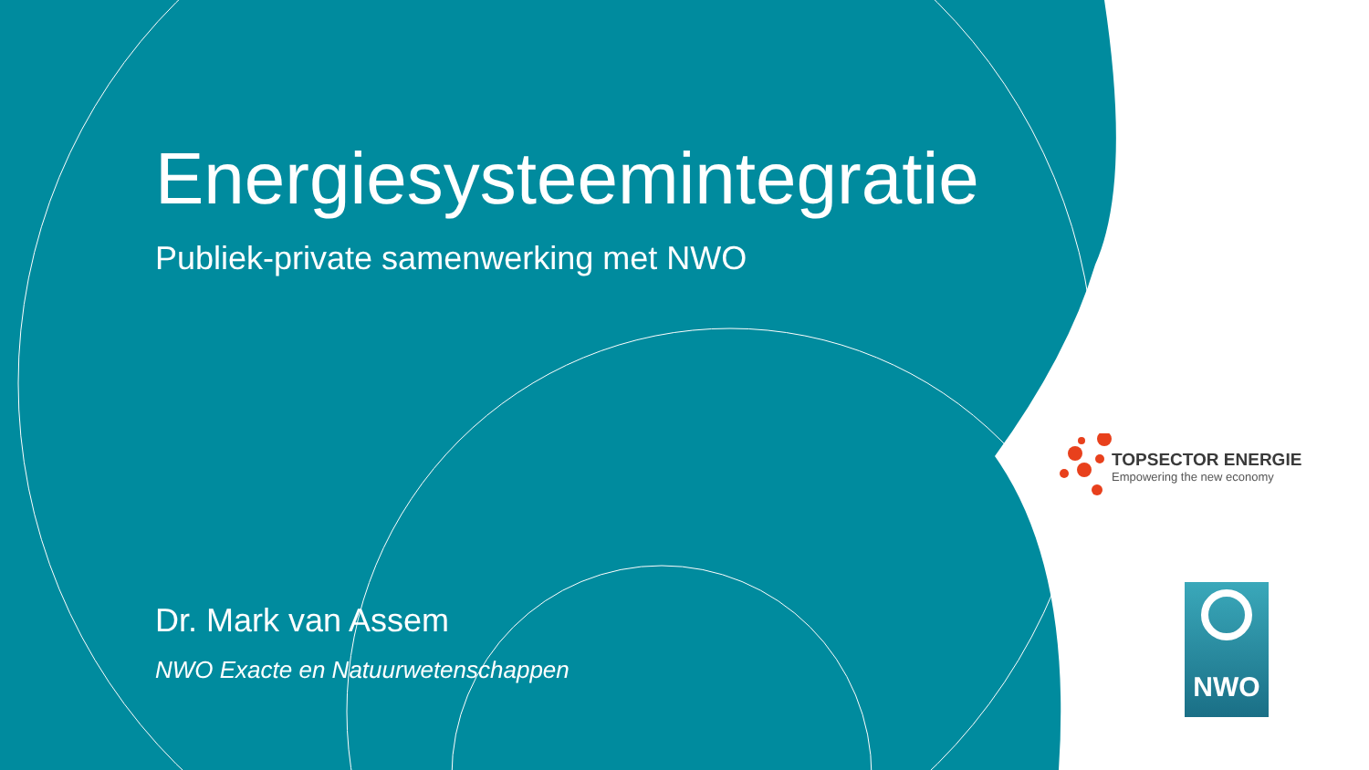Energiesysteemintegratie
Publiek-private samenwerking met NWO
Dr. Mark van Assem
NWO Exacte en Natuurwetenschappen
TOPSECTOR ENERGIE
Empowering the new economy
NWO